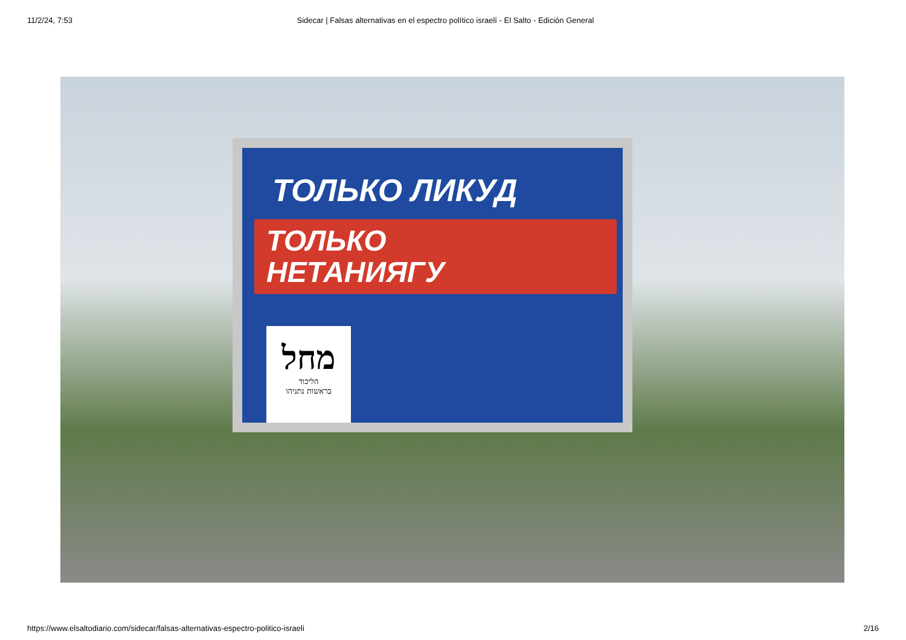11/2/24, 7:53 Sidecar | Falsas alternativas en el espectro político israelí - El Salto - Edición General
ТОЛЬКО ЛИКУД
ТОЛЬКО
НЕТАНИЯГУ
מחל
הליכוד
בראשות נתניהו
https://www.elsaltodiario.com/sidecar/falsas-alternativas-espectro-politico-israeli 2/16